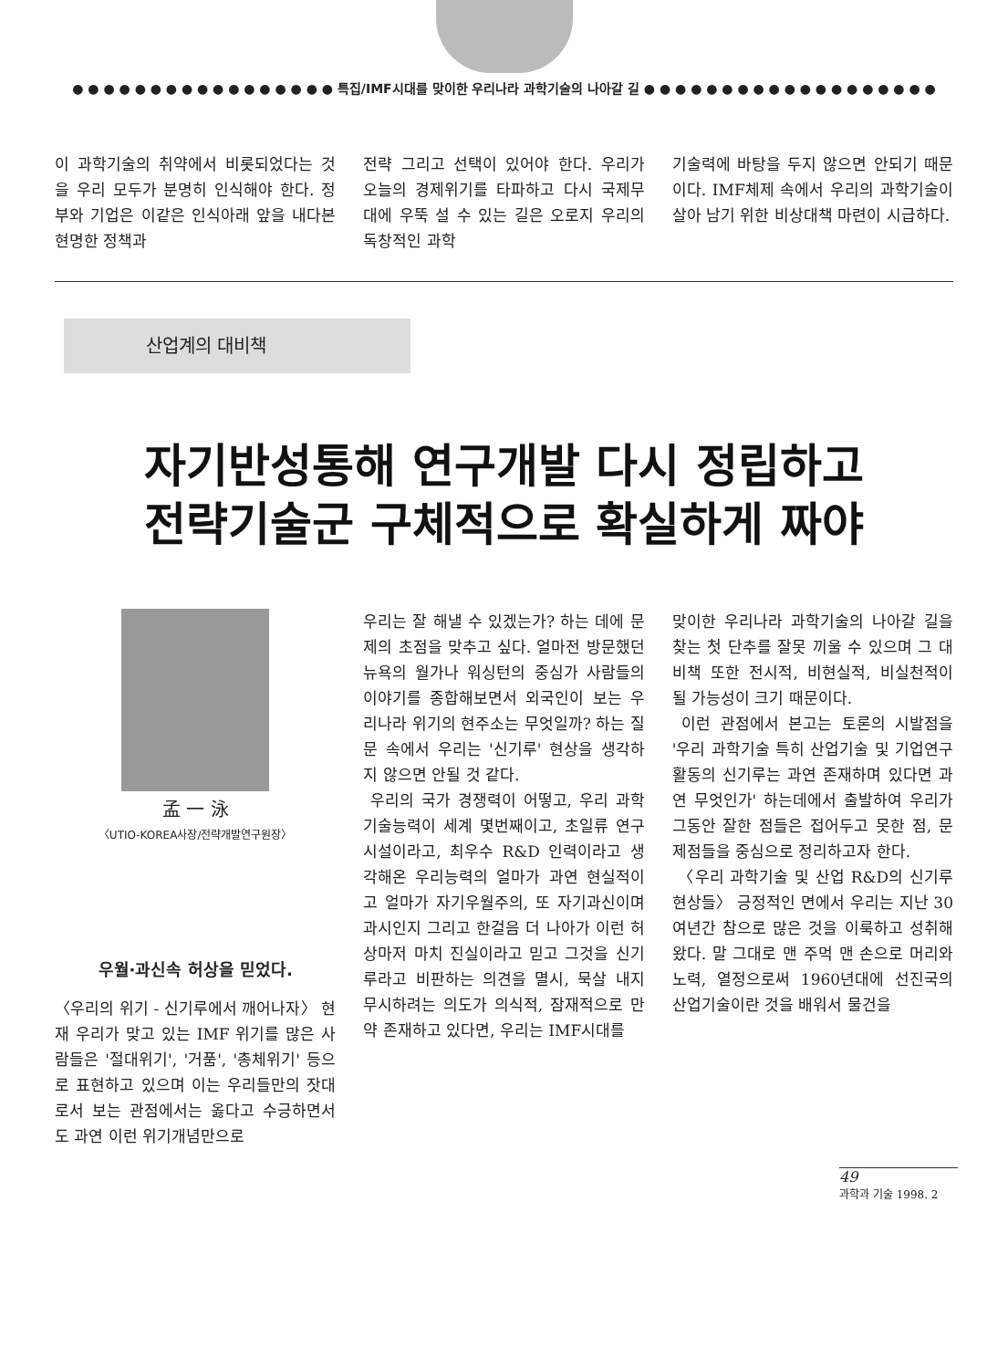● ● ● ● ● ● ● ● ● ● ● ● ● ● ● ● ● 특집/IMF시대를 맞이한 우리나라 과학기술의 나아갈 길 ● ● ● ● ● ● ● ● ● ● ● ● ● ● ● ● ● ● ●
이 과학기술의 취약에서 비롯되었다는 것을 우리 모두가 분명히 인식해야 한다. 정부와 기업은 이같은 인식아래 앞을 내다본 현명한 정책과
전략 그리고 선택이 있어야 한다. 우리가 오늘의 경제위기를 타파하고 다시 국제무대에 우뚝 설 수 있는 길은 오로지 우리의 독창적인 과학
기술력에 바탕을 두지 않으면 안되기 때문이다. IMF체제 속에서 우리의 과학기술이 살아 남기 위한 비상대책 마련이 시급하다.
산업계의 대비책
자기반성통해 연구개발 다시 정립하고
전략기술군 구체적으로 확실하게 짜야
孟 一 泳
〈UTIO-KOREA사장/전략개발연구원장〉
우월·과신속 허상을 믿었다.
〈우리의 위기 - 신기루에서 깨어나자〉 현재 우리가 맞고 있는 IMF 위기를 많은 사람들은 '절대위기', '거품', '총체위기' 등으로 표현하고 있으며 이는 우리들만의 잣대로서 보는 관점에서는 옳다고 수긍하면서도 과연 이런 위기개념만으로
우리는 잘 해낼 수 있겠는가? 하는 데에 문제의 초점을 맞추고 싶다. 얼마전 방문했던 뉴욕의 월가나 워싱턴의 중심가 사람들의 이야기를 종합해보면서 외국인이 보는 우리나라 위기의 현주소는 무엇일까? 하는 질문 속에서 우리는 '신기루' 현상을 생각하지 않으면 안될 것 같다.
우리의 국가 경쟁력이 어떻고, 우리 과학기술능력이 세계 몇번째이고, 초일류 연구시설이라고, 최우수 R&D 인력이라고 생각해온 우리능력의 얼마가 과연 현실적이고 얼마가 자기우월주의, 또 자기과신이며 과시인지 그리고 한걸음 더 나아가 이런 허상마저 마치 진실이라고 믿고 그것을 신기루라고 비판하는 의견을 멸시, 묵살 내지 무시하려는 의도가 의식적, 잠재적으로 만약 존재하고 있다면, 우리는 IMF시대를
맞이한 우리나라 과학기술의 나아갈 길을 찾는 첫 단추를 잘못 끼울 수 있으며 그 대비책 또한 전시적, 비현실적, 비실천적이 될 가능성이 크기 때문이다.
이런 관점에서 본고는 토론의 시발점을 '우리 과학기술 특히 산업기술 및 기업연구활동의 신기루는 과연 존재하며 있다면 과연 무엇인가' 하는데에서 출발하여 우리가 그동안 잘한 점들은 접어두고 못한 점, 문제점들을 중심으로 정리하고자 한다.
〈우리 과학기술 및 산업 R&D의 신기루 현상들〉 긍정적인 면에서 우리는 지난 30여년간 참으로 많은 것을 이룩하고 성취해 왔다. 말 그대로 맨 주먹 맨 손으로 머리와 노력, 열정으로써 1960년대에 선진국의 산업기술이란 것을 배워서 물건을
49
과학과 기술 1998. 2